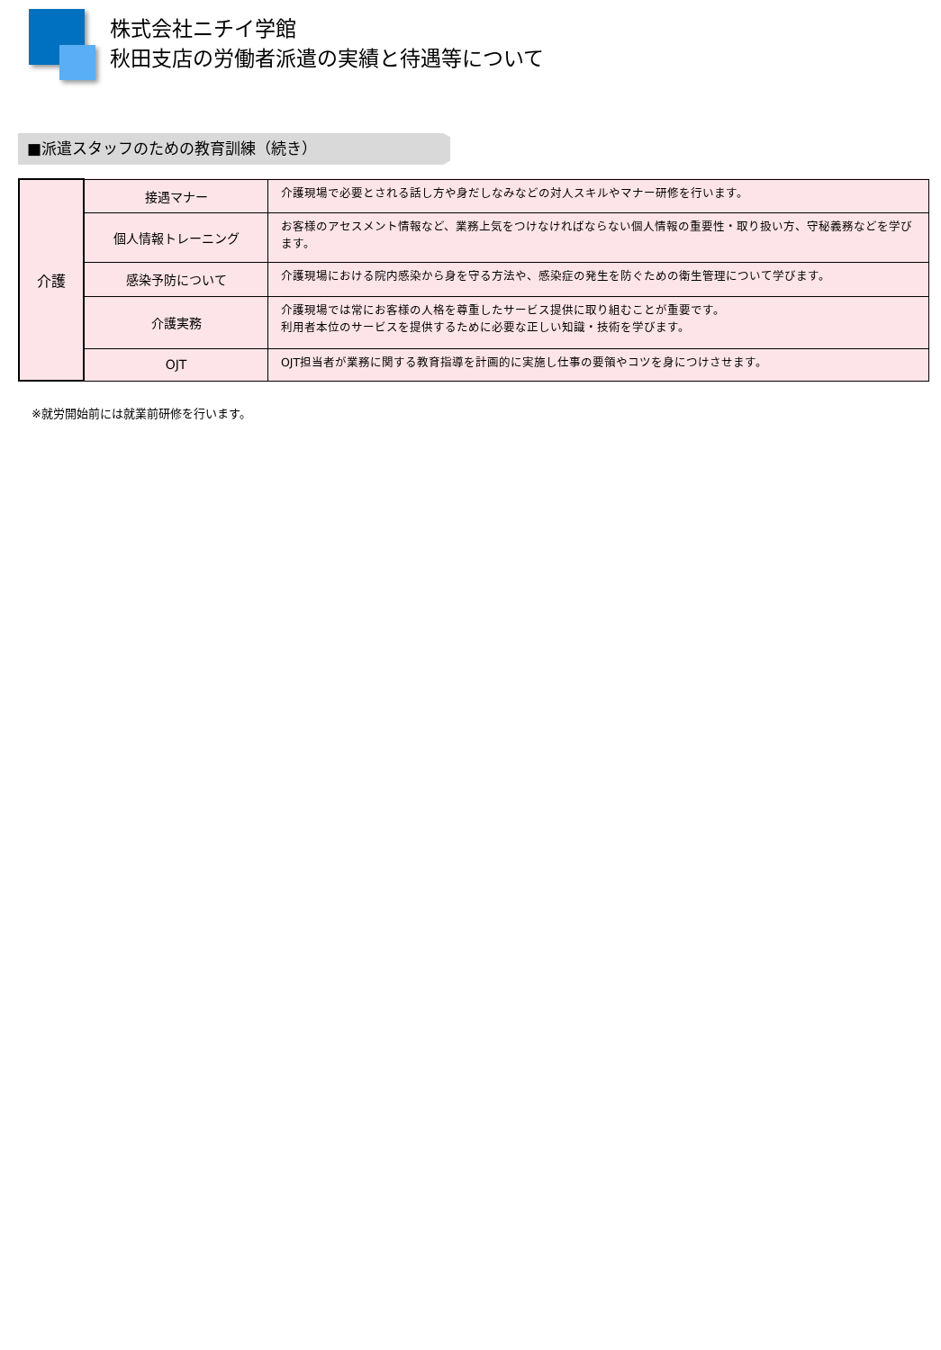株式会社ニチイ学館
秋田支店の労働者派遣の実績と待遇等について
■派遣スタッフのための教育訓練（続き）
| 介護 | 接遇マナー | 介護現場で必要とされる話し方や身だしなみなどの対人スキルやマナー研修を行います。 |
| | 個人情報トレーニング | お客様のアセスメント情報など、業務上気をつけなければならない個人情報の重要性・取り扱い方、守秘義務などを学びます。 |
| | 感染予防について | 介護現場における院内感染から身を守る方法や、感染症の発生を防ぐための衛生管理について学びます。 |
| | 介護実務 | 介護現場では常にお客様の人格を尊重したサービス提供に取り組むことが重要です。 利用者本位のサービスを提供するために必要な正しい知識・技術を学びます。 |
| | OJT | OJT担当者が業務に関する教育指導を計画的に実施し仕事の要領やコツを身につけさせます。 |
※就労開始前には就業前研修を行います。